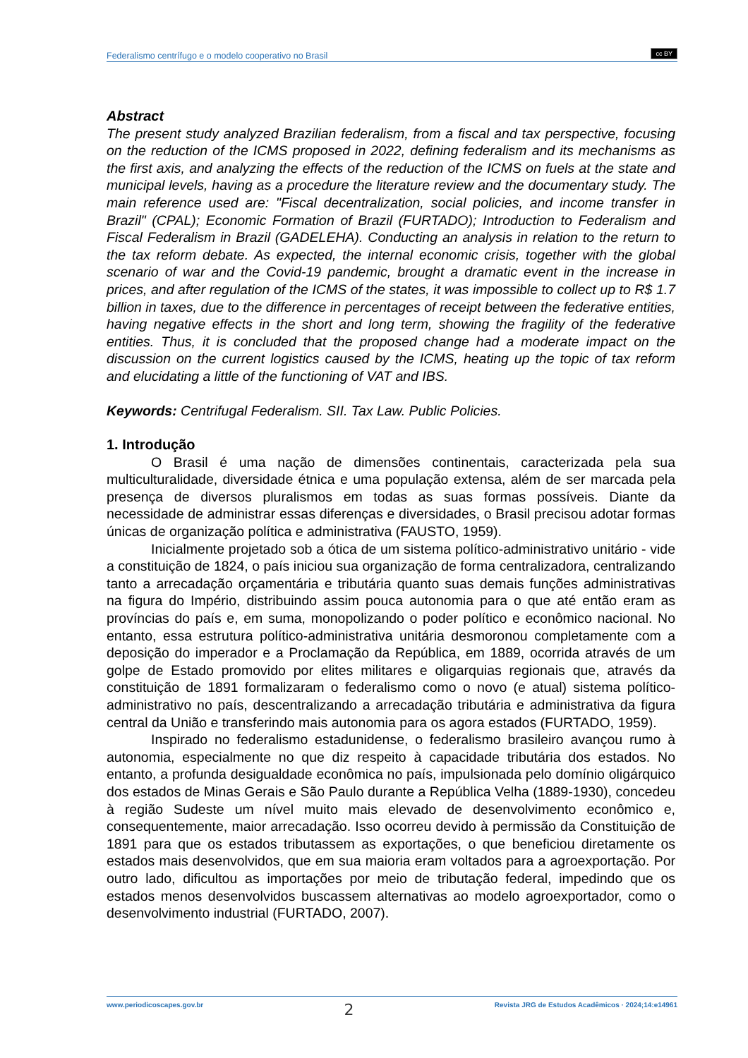Federalismo centrífugo e o modelo cooperativo no Brasil cc BY
Abstract
The present study analyzed Brazilian federalism, from a fiscal and tax perspective, focusing on the reduction of the ICMS proposed in 2022, defining federalism and its mechanisms as the first axis, and analyzing the effects of the reduction of the ICMS on fuels at the state and municipal levels, having as a procedure the literature review and the documentary study. The main reference used are: "Fiscal decentralization, social policies, and income transfer in Brazil" (CPAL); Economic Formation of Brazil (FURTADO); Introduction to Federalism and Fiscal Federalism in Brazil (GADELEHA). Conducting an analysis in relation to the return to the tax reform debate. As expected, the internal economic crisis, together with the global scenario of war and the Covid-19 pandemic, brought a dramatic event in the increase in prices, and after regulation of the ICMS of the states, it was impossible to collect up to R$ 1.7 billion in taxes, due to the difference in percentages of receipt between the federative entities, having negative effects in the short and long term, showing the fragility of the federative entities. Thus, it is concluded that the proposed change had a moderate impact on the discussion on the current logistics caused by the ICMS, heating up the topic of tax reform and elucidating a little of the functioning of VAT and IBS.
Keywords: Centrifugal Federalism. SII. Tax Law. Public Policies.
1. Introdução
O Brasil é uma nação de dimensões continentais, caracterizada pela sua multiculturalidade, diversidade étnica e uma população extensa, além de ser marcada pela presença de diversos pluralismos em todas as suas formas possíveis. Diante da necessidade de administrar essas diferenças e diversidades, o Brasil precisou adotar formas únicas de organização política e administrativa (FAUSTO, 1959).
Inicialmente projetado sob a ótica de um sistema político-administrativo unitário - vide a constituição de 1824, o país iniciou sua organização de forma centralizadora, centralizando tanto a arrecadação orçamentária e tributária quanto suas demais funções administrativas na figura do Império, distribuindo assim pouca autonomia para o que até então eram as províncias do país e, em suma, monopolizando o poder político e econômico nacional. No entanto, essa estrutura político-administrativa unitária desmoronou completamente com a deposição do imperador e a Proclamação da República, em 1889, ocorrida através de um golpe de Estado promovido por elites militares e oligarquias regionais que, através da constituição de 1891 formalizaram o federalismo como o novo (e atual) sistema político-administrativo no país, descentralizando a arrecadação tributária e administrativa da figura central da União e transferindo mais autonomia para os agora estados (FURTADO, 1959).
Inspirado no federalismo estadunidense, o federalismo brasileiro avançou rumo à autonomia, especialmente no que diz respeito à capacidade tributária dos estados. No entanto, a profunda desigualdade econômica no país, impulsionada pelo domínio oligárquico dos estados de Minas Gerais e São Paulo durante a República Velha (1889-1930), concedeu à região Sudeste um nível muito mais elevado de desenvolvimento econômico e, consequentemente, maior arrecadação. Isso ocorreu devido à permissão da Constituição de 1891 para que os estados tributassem as exportações, o que beneficiou diretamente os estados mais desenvolvidos, que em sua maioria eram voltados para a agroexportação. Por outro lado, dificultou as importações por meio de tributação federal, impedindo que os estados menos desenvolvidos buscassem alternativas ao modelo agroexportador, como o desenvolvimento industrial (FURTADO, 2007).
www.periodicoscapes.gov.br 2 Revista JRG de Estudos Acadêmicos · 2024;14:e14961